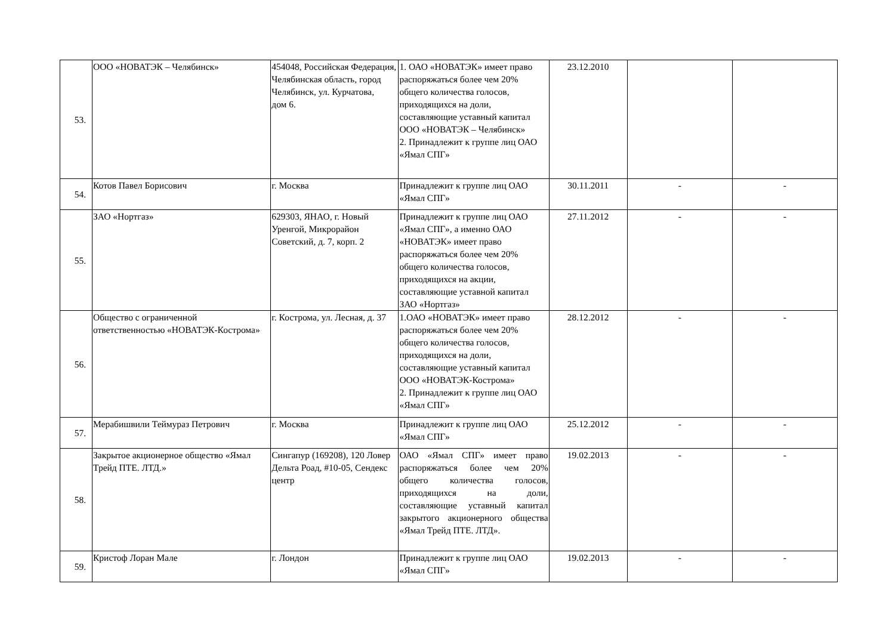| 53. | ООО «НОВАТЭК – Челябинск» | 454048, Российская Федерация, Челябинская область, город Челябинск, ул. Курчатова, дом 6. | 1. ОАО «НОВАТЭК» имеет право распоряжаться более чем 20% общего количества голосов, приходящихся на доли, составляющие уставный капитал ООО «НОВАТЭК – Челябинск» 2. Принадлежит к группе лиц ОАО «Ямал СПГ» | 23.12.2010 | | |
| 54. | Котов Павел Борисович | г. Москва | Принадлежит к группе лиц ОАО «Ямал СПГ» | 30.11.2011 | - | - |
| 55. | ЗАО «Нортгаз» | 629303, ЯНАО, г. Новый Уренгой, Микрорайон Советский, д. 7, корп. 2 | Принадлежит к группе лиц ОАО «Ямал СПГ», а именно ОАО «НОВАТЭК» имеет право распоряжаться более чем 20% общего количества голосов, приходящихся на акции, составляющие уставной капитал ЗАО «Нортгаз» | 27.11.2012 | - | - |
| 56. | Общество с ограниченной ответственностью «НОВАТЭК-Кострома» | г. Кострома, ул. Лесная, д. 37 | 1.ОАО «НОВАТЭК» имеет право распоряжаться более чем 20% общего количества голосов, приходящихся на доли, составляющие уставный капитал ООО «НОВАТЭК-Кострома» 2. Принадлежит к группе лиц ОАО «Ямал СПГ» | 28.12.2012 | - | - |
| 57. | Мерабишвили Теймураз Петрович | г. Москва | Принадлежит к группе лиц ОАО «Ямал СПГ» | 25.12.2012 | - | - |
| 58. | Закрытое акционерное общество «Ямал Трейд ПТЕ. ЛТД.» | Сингапур (169208), 120 Ловер Дельта Роад, #10-05, Сендекс центр | ОАО «Ямал СПГ» имеет право распоряжаться более чем 20% общего количества голосов, приходящихся на доли, составляющие уставный капитал закрытого акционерного общества «Ямал Трейд ПТЕ. ЛТД». | 19.02.2013 | - | - |
| 59. | Кристоф Лоран Мале | г. Лондон | Принадлежит к группе лиц ОАО «Ямал СПГ» | 19.02.2013 | - | - |